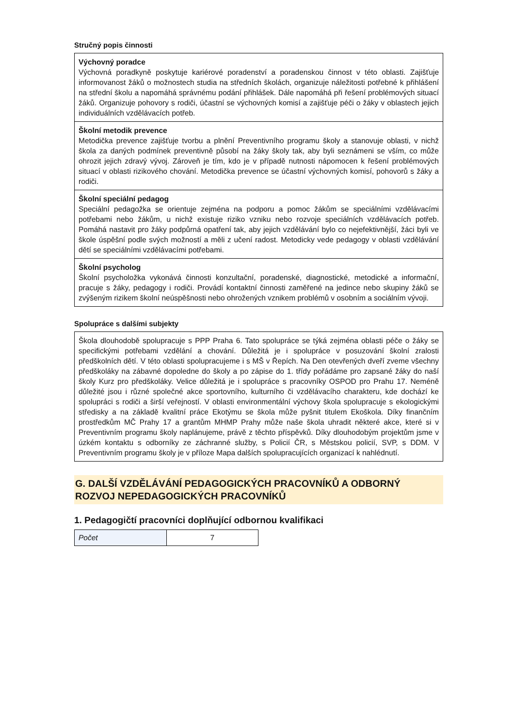Stručný popis činnosti
| Výchovný poradce Výchovná poradkyně poskytuje kariérové poradenství a poradenskou činnost v této oblasti. Zajišťuje informovanost žáků o možnostech studia na středních školách, organizuje náležitosti potřebné k přihlášení na střední školu a napomáhá správnému podání přihlášek. Dále napomáhá při řešení problémových situací žáků. Organizuje pohovory s rodiči, účastní se výchovných komisí a zajišťuje péči o žáky v oblastech jejich individuálních vzdělávacích potřeb. |
| Školní metodik prevence Metodička prevence zajišťuje tvorbu a plnění Preventivního programu školy a stanovuje oblasti, v nichž škola za daných podmínek preventivně působí na žáky školy tak, aby byli seznámeni se vším, co může ohrozit jejich zdravý vývoj. Zároveň je tím, kdo je v případě nutnosti nápomocen k řešení problémových situací v oblasti rizikového chování. Metodička prevence se účastní výchovných komisí, pohovorů s žáky a rodiči. |
| Školní speciální pedagog Speciální pedagožka se orientuje zejména na podporu a pomoc žákům se speciálními vzdělávacími potřebami nebo žákům, u nichž existuje riziko vzniku nebo rozvoje speciálních vzdělávacích potřeb. Pomáhá nastavit pro žáky podpůrná opatření tak, aby jejich vzdělávání bylo co nejefektivnější, žáci byli ve škole úspěšní podle svých možností a měli z učení radost. Metodicky vede pedagogy v oblasti vzdělávání dětí se speciálními vzdělávacími potřebami. |
| Školní psycholog Školní psycholožka vykonává činnosti konzultační, poradenské, diagnostické, metodické a informační, pracuje s žáky, pedagogy i rodiči. Provádí kontaktní činnosti zaměřené na jedince nebo skupiny žáků se zvýšeným rizikem školní neúspěšnosti nebo ohrožených vznikem problémů v osobním a sociálním vývoji. |
Spolupráce s dalšími subjekty
| Škola dlouhodobě spolupracuje s PPP Praha 6. Tato spolupráce se týká zejména oblasti péče o žáky se specifickými potřebami vzdělání a chování. Důležitá je i spolupráce v posuzování školní zralosti předškolních dětí. V této oblasti spolupracujeme i s MŠ v Řepích. Na Den otevřených dveří zveme všechny předškoláky na zábavné dopoledne do školy a po zápise do 1. třídy pořádáme pro zapsané žáky do naší školy Kurz pro předškoláky. Velice důležitá je i spolupráce s pracovníky OSPOD pro Prahu 17. Neméně důležité jsou i různé společné akce sportovního, kulturního či vzdělávacího charakteru, kde dochází ke spolupráci s rodiči a širší veřejností. V oblasti environmentální výchovy škola spolupracuje s ekologickými středisky a na základě kvalitní práce Ekotýmu se škola může pyšnit titulem Ekoškola. Díky finančním prostředkům MČ Prahy 17 a grantům MHMP Prahy může naše škola uhradit některé akce, které si v Preventivním programu školy naplánujeme, právě z těchto příspěvků. Díky dlouhodobým projektům jsme v úzkém kontaktu s odborníky ze záchranné služby, s Policií ČR, s Městskou policií, SVP, s DDM. V Preventivním programu školy je v příloze Mapa dalších spolupracujících organizací k nahlédnutí. |
G. DALŠÍ VZDĚLÁVÁNÍ PEDAGOGICKÝCH PRACOVNÍKŮ A ODBORNÝ ROZVOJ NEPEDAGOGICKÝCH PRACOVNÍKŮ
1. Pedagogičtí pracovníci doplňující odbornou kvalifikaci
| Počet | 7 |